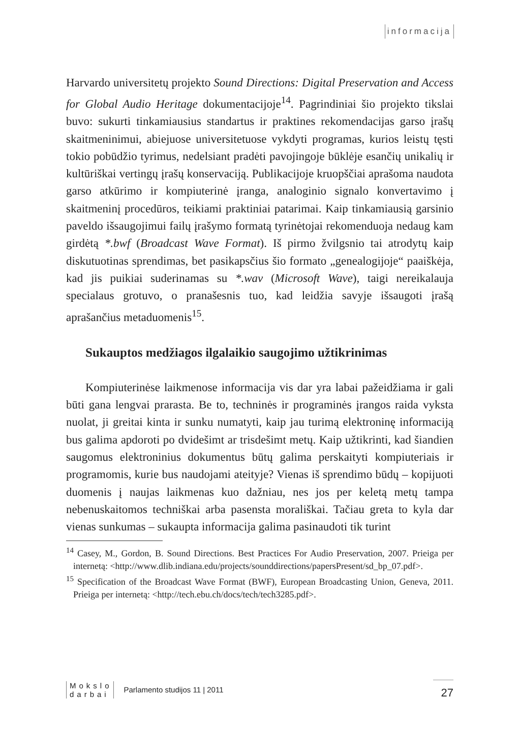informacija
Harvardo universitetų projekto Sound Directions: Digital Preservation and Access for Global Audio Heritage dokumentacijoje<sup>14</sup>. Pagrindiniai šio projekto tikslai buvo: sukurti tinkamiausius standartus ir praktines rekomendacijas garso įrašų skaitmeninimui, abiejuose universitetuose vykdyti programas, kurios leistų tęsti tokio pobūdžio tyrimus, nedelsiant pradėti pavojingoje būklėje esančių unikalių ir kultūriškai vertingų įrašų konservaciją. Publikacijoje kruopščiai aprašoma naudota garso atkūrimo ir kompiuterinė įranga, analoginio signalo konvertavimo į skaitmeninį procedūros, teikiami praktiniai patarimai. Kaip tinkamiausią garsinio paveldo išsaugojimui failų įrašymo formatą tyrinėtojai rekomenduoja nedaug kam girdėtą *.bwf (Broadcast Wave Format). Iš pirmo žvilgsnio tai atrodytų kaip diskutuotinas sprendimas, bet pasikapsčius šio formato „genealogijoje“ paaiškėja, kad jis puikiai suderinamas su *.wav (Microsoft Wave), taigi nereikalauja specialaus grotuvo, o pranašesnis tuo, kad leidžia savyje išsaugoti įrašą aprašančius metaduomenis<sup>15</sup>.
Sukauptos medžiagos ilgalaikio saugojimo užtikrinimas
Kompiuterinėse laikmenose informacija vis dar yra labai pažeidžiama ir gali būti gana lengvai prarasta. Be to, techninės ir programinės įrangos raida vyksta nuolat, ji greitai kinta ir sunku numatyti, kaip jau turimą elektroninę informaciją bus galima apdoroti po dvidešimt ar trisdešimt metų. Kaip užtikrinti, kad šiandien saugomus elektroninius dokumentus būtų galima perskaityti kompiuteriais ir programomis, kurie bus naudojami ateityje? Vienas iš sprendimo būdų – kopijuoti duomenis į naujas laikmenas kuo dažniau, nes jos per keletą metų tampa nebenuskaitomos techniškai arba pasensta morališkai. Tačiau greta to kyla dar vienas sunkumas – sukaupta informacija galima pasinaudoti tik turint
<sup>14</sup> Casey, M., Gordon, B. Sound Directions. Best Practices For Audio Preservation, 2007. Prieiga per internetą: <http://www.dlib.indiana.edu/projects/sounddirections/papersPresent/sd_bp_07.pdf>.
<sup>15</sup> Specification of the Broadcast Wave Format (BWF), European Broadcasting Union, Geneva, 2011. Prieiga per internetą: <http://tech.ebu.ch/docs/tech/tech3285.pdf>.
Mokslo
darbai
Parlamento studijos 11 | 2011
27